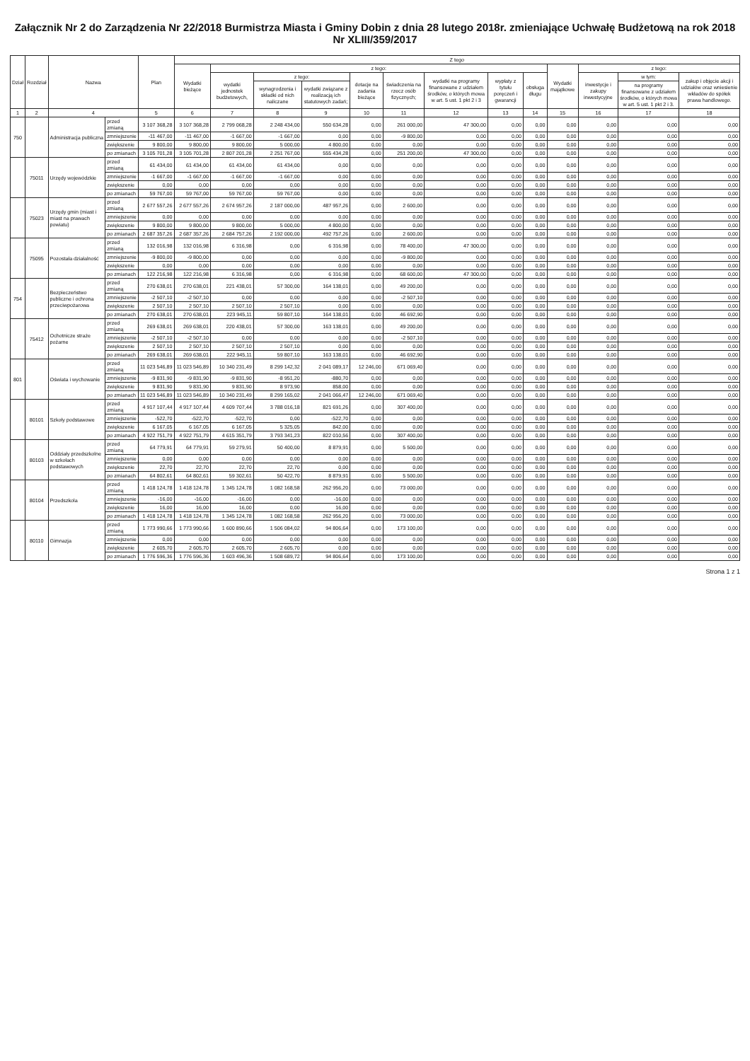Załącznik Nr 2 do Zarządzenia Nr 22/2018 Burmistrza Miasta i Gminy Dobin z dnia 28 lutego 2018r. zmieniające Uchwałę Budżetową na rok 2018 Nr XLIII/359/2017
| Dział | Rozdział | Nazwa | | Plan | Z tego | | | | | | | | | | | | |
| --- | --- | --- | --- | --- | --- | --- | --- | --- | --- | --- | --- | --- | --- | --- | --- | --- | --- |
| | | | | | Wydatki bieżące | z tego: | | | | | | | | Wydatki majątkowe | z tego: | | |
| | | | | | | wydatki jednostek budżetowych, | z tego: | | dotacje na zadania bieżące | świadczenia na rzecz osób fizycznych; | wydatki na programy finansowane z udziałem środków, o których mowa w art. 5 ust. 1 pkt 2 i 3 | wypłaty z tytułu poręczeń i gwarancji | obsługa długu | | inwestycje i zakupy inwestycyjne | w tym: | zakup i objęcie akcji i udziałów oraz wniesienie wkładów do spółek prawa handlowego. |
| | | | | | | | wynagrodzenia i składki od nich naliczane | wydatki związane z realizacją ich statutowych zadań; | | | | | | | | na programy finansowane z udziałem środków, o których mowa w art. 5 ust. 1 pkt 2 i 3. | |
| 1 | 2 | 4 | | 5 | 6 | 7 | 8 | 9 | 10 | 11 | 12 | 13 | 14 | 15 | 16 | 17 | 18 |
| 750 | | Administracja publiczna | przed zmianą | 3 107 368,28 | 3 107 368,28 | 2 799 068,28 | 2 248 434,00 | 550 634,28 | 0,00 | 261 000,00 | 47 300,00 | 0,00 | 0,00 | 0,00 | 0,00 | 0,00 | 0,00 |
| | | | zmniejszenie | -11 467,00 | -11 467,00 | -1 667,00 | -1 667,00 | 0,00 | 0,00 | -9 800,00 | 0,00 | 0,00 | 0,00 | 0,00 | 0,00 | 0,00 | 0,00 |
| | | | zwiększenie | 9 800,00 | 9 800,00 | 9 800,00 | 5 000,00 | 4 800,00 | 0,00 | 0,00 | 0,00 | 0,00 | 0,00 | 0,00 | 0,00 | 0,00 | 0,00 |
| | | | po zmianach | 3 105 701,28 | 3 105 701,28 | 2 807 201,28 | 2 251 767,00 | 555 434,28 | 0,00 | 251 200,00 | 47 300,00 | 0,00 | 0,00 | 0,00 | 0,00 | 0,00 | 0,00 |
| | 75011 | Urzędy wojewódzkie | przed zmianą | 61 434,00 | 61 434,00 | 61 434,00 | 61 434,00 | 0,00 | 0,00 | 0,00 | 0,00 | 0,00 | 0,00 | 0,00 | 0,00 | 0,00 | 0,00 |
| | | | zmniejszenie | -1 667,00 | -1 667,00 | -1 667,00 | -1 667,00 | 0,00 | 0,00 | 0,00 | 0,00 | 0,00 | 0,00 | 0,00 | 0,00 | 0,00 | 0,00 |
| | | | zwiększenie | 0,00 | 0,00 | 0,00 | 0,00 | 0,00 | 0,00 | 0,00 | 0,00 | 0,00 | 0,00 | 0,00 | 0,00 | 0,00 | 0,00 |
| | | | po zmianach | 59 767,00 | 59 767,00 | 59 767,00 | 59 767,00 | 0,00 | 0,00 | 0,00 | 0,00 | 0,00 | 0,00 | 0,00 | 0,00 | 0,00 | 0,00 |
| | 75023 | Urzędy gmin (miast i miast na prawach powiatu) | przed zmianą | 2 677 557,26 | 2 677 557,26 | 2 674 957,26 | 2 187 000,00 | 487 957,26 | 0,00 | 2 600,00 | 0,00 | 0,00 | 0,00 | 0,00 | 0,00 | 0,00 | 0,00 |
| | | | zmniejszenie | 0,00 | 0,00 | 0,00 | 0,00 | 0,00 | 0,00 | 0,00 | 0,00 | 0,00 | 0,00 | 0,00 | 0,00 | 0,00 | 0,00 |
| | | | zwiększenie | 9 800,00 | 9 800,00 | 9 800,00 | 5 000,00 | 4 800,00 | 0,00 | 0,00 | 0,00 | 0,00 | 0,00 | 0,00 | 0,00 | 0,00 | 0,00 |
| | | | po zmianach | 2 687 357,26 | 2 687 357,26 | 2 684 757,26 | 2 192 000,00 | 492 757,26 | 0,00 | 2 600,00 | 0,00 | 0,00 | 0,00 | 0,00 | 0,00 | 0,00 | 0,00 |
| | 75095 | Pozostała działalność | przed zmianą | 132 016,98 | 132 016,98 | 6 316,98 | 0,00 | 6 316,98 | 0,00 | 78 400,00 | 47 300,00 | 0,00 | 0,00 | 0,00 | 0,00 | 0,00 | 0,00 |
| | | | zmniejszenie | -9 800,00 | -9 800,00 | 0,00 | 0,00 | 0,00 | 0,00 | -9 800,00 | 0,00 | 0,00 | 0,00 | 0,00 | 0,00 | 0,00 | 0,00 |
| | | | zwiększenie | 0,00 | 0,00 | 0,00 | 0,00 | 0,00 | 0,00 | 0,00 | 0,00 | 0,00 | 0,00 | 0,00 | 0,00 | 0,00 | 0,00 |
| | | | po zmianach | 122 216,98 | 122 216,98 | 6 316,98 | 0,00 | 6 316,98 | 0,00 | 68 600,00 | 47 300,00 | 0,00 | 0,00 | 0,00 | 0,00 | 0,00 | 0,00 |
| 754 | | Bezpieczeństwo publiczne i ochrona przeciwpożarowa | przed zmianą | 270 638,01 | 270 638,01 | 221 438,01 | 57 300,00 | 164 138,01 | 0,00 | 49 200,00 | 0,00 | 0,00 | 0,00 | 0,00 | 0,00 | 0,00 | 0,00 |
| | | | zmniejszenie | -2 507,10 | -2 507,10 | 0,00 | 0,00 | 0,00 | 0,00 | -2 507,10 | 0,00 | 0,00 | 0,00 | 0,00 | 0,00 | 0,00 | 0,00 |
| | | | zwiększenie | 2 507,10 | 2 507,10 | 2 507,10 | 2 507,10 | 0,00 | 0,00 | 0,00 | 0,00 | 0,00 | 0,00 | 0,00 | 0,00 | 0,00 | 0,00 |
| | | | po zmianach | 270 638,01 | 270 638,01 | 223 945,11 | 59 807,10 | 164 138,01 | 0,00 | 46 692,90 | 0,00 | 0,00 | 0,00 | 0,00 | 0,00 | 0,00 | 0,00 |
| | 75412 | Ochotnicze straże pożarne | przed zmianą | 269 638,01 | 269 638,01 | 220 438,01 | 57 300,00 | 163 138,01 | 0,00 | 49 200,00 | 0,00 | 0,00 | 0,00 | 0,00 | 0,00 | 0,00 | 0,00 |
| | | | zmniejszenie | -2 507,10 | -2 507,10 | 0,00 | 0,00 | 0,00 | 0,00 | -2 507,10 | 0,00 | 0,00 | 0,00 | 0,00 | 0,00 | 0,00 | 0,00 |
| | | | zwiększenie | 2 507,10 | 2 507,10 | 2 507,10 | 2 507,10 | 0,00 | 0,00 | 0,00 | 0,00 | 0,00 | 0,00 | 0,00 | 0,00 | 0,00 | 0,00 |
| | | | po zmianach | 269 638,01 | 269 638,01 | 222 945,11 | 59 807,10 | 163 138,01 | 0,00 | 46 692,90 | 0,00 | 0,00 | 0,00 | 0,00 | 0,00 | 0,00 | 0,00 |
| 801 | | Oświata i wychowanie | przed zmianą | 11 023 546,89 | 11 023 546,89 | 10 340 231,49 | 8 299 142,32 | 2 041 089,17 | 12 246,00 | 671 069,40 | 0,00 | 0,00 | 0,00 | 0,00 | 0,00 | 0,00 | 0,00 |
| | | | zmniejszenie | -9 831,90 | -9 831,90 | -9 831,90 | -8 951,20 | -880,70 | 0,00 | 0,00 | 0,00 | 0,00 | 0,00 | 0,00 | 0,00 | 0,00 | 0,00 |
| | | | zwiększenie | 9 831,90 | 9 831,90 | 9 831,90 | 8 973,90 | 858,00 | 0,00 | 0,00 | 0,00 | 0,00 | 0,00 | 0,00 | 0,00 | 0,00 | 0,00 |
| | | | po zmianach | 11 023 546,89 | 11 023 546,89 | 10 340 231,49 | 8 299 165,02 | 2 041 066,47 | 12 246,00 | 671 069,40 | 0,00 | 0,00 | 0,00 | 0,00 | 0,00 | 0,00 | 0,00 |
| | 80101 | Szkoły podstawowe | przed zmianą | 4 917 107,44 | 4 917 107,44 | 4 609 707,44 | 3 788 016,18 | 821 691,26 | 0,00 | 307 400,00 | 0,00 | 0,00 | 0,00 | 0,00 | 0,00 | 0,00 | 0,00 |
| | | | zmniejszenie | -522,70 | -522,70 | -522,70 | 0,00 | -522,70 | 0,00 | 0,00 | 0,00 | 0,00 | 0,00 | 0,00 | 0,00 | 0,00 | 0,00 |
| | | | zwiększenie | 6 167,05 | 6 167,05 | 6 167,05 | 5 325,05 | 842,00 | 0,00 | 0,00 | 0,00 | 0,00 | 0,00 | 0,00 | 0,00 | 0,00 | 0,00 |
| | | | po zmianach | 4 922 751,79 | 4 922 751,79 | 4 615 351,79 | 3 793 341,23 | 822 010,56 | 0,00 | 307 400,00 | 0,00 | 0,00 | 0,00 | 0,00 | 0,00 | 0,00 | 0,00 |
| | 80103 | Oddziały przedszkolne w szkołach podstawowych | przed zmianą | 64 779,91 | 64 779,91 | 59 279,91 | 50 400,00 | 8 879,91 | 0,00 | 5 500,00 | 0,00 | 0,00 | 0,00 | 0,00 | 0,00 | 0,00 | 0,00 |
| | | | zmniejszenie | 0,00 | 0,00 | 0,00 | 0,00 | 0,00 | 0,00 | 0,00 | 0,00 | 0,00 | 0,00 | 0,00 | 0,00 | 0,00 | 0,00 |
| | | | zwiększenie | 22,70 | 22,70 | 22,70 | 22,70 | 0,00 | 0,00 | 0,00 | 0,00 | 0,00 | 0,00 | 0,00 | 0,00 | 0,00 | 0,00 |
| | | | po zmianach | 64 802,61 | 64 802,61 | 59 302,61 | 50 422,70 | 8 879,91 | 0,00 | 5 500,00 | 0,00 | 0,00 | 0,00 | 0,00 | 0,00 | 0,00 | 0,00 |
| | 80104 | Przedszkola | przed zmianą | 1 418 124,78 | 1 418 124,78 | 1 345 124,78 | 1 082 168,58 | 262 956,20 | 0,00 | 73 000,00 | 0,00 | 0,00 | 0,00 | 0,00 | 0,00 | 0,00 | 0,00 |
| | | | zmniejszenie | -16,00 | -16,00 | -16,00 | 0,00 | -16,00 | 0,00 | 0,00 | 0,00 | 0,00 | 0,00 | 0,00 | 0,00 | 0,00 | 0,00 |
| | | | zwiększenie | 16,00 | 16,00 | 16,00 | 0,00 | 16,00 | 0,00 | 0,00 | 0,00 | 0,00 | 0,00 | 0,00 | 0,00 | 0,00 | 0,00 |
| | | | po zmianach | 1 418 124,78 | 1 418 124,78 | 1 345 124,78 | 1 082 168,58 | 262 956,20 | 0,00 | 73 000,00 | 0,00 | 0,00 | 0,00 | 0,00 | 0,00 | 0,00 | 0,00 |
| | 80110 | Gimnazja | przed zmianą | 1 773 990,66 | 1 773 990,66 | 1 600 890,66 | 1 506 084,02 | 94 806,64 | 0,00 | 173 100,00 | 0,00 | 0,00 | 0,00 | 0,00 | 0,00 | 0,00 | 0,00 |
| | | | zmniejszenie | 0,00 | 0,00 | 0,00 | 0,00 | 0,00 | 0,00 | 0,00 | 0,00 | 0,00 | 0,00 | 0,00 | 0,00 | 0,00 | 0,00 |
| | | | zwiększenie | 2 605,70 | 2 605,70 | 2 605,70 | 2 605,70 | 0,00 | 0,00 | 0,00 | 0,00 | 0,00 | 0,00 | 0,00 | 0,00 | 0,00 | 0,00 |
| | | | po zmianach | 1 776 596,36 | 1 776 596,36 | 1 603 496,36 | 1 508 689,72 | 94 806,64 | 0,00 | 173 100,00 | 0,00 | 0,00 | 0,00 | 0,00 | 0,00 | 0,00 | 0,00 |
Strona 1 z 1